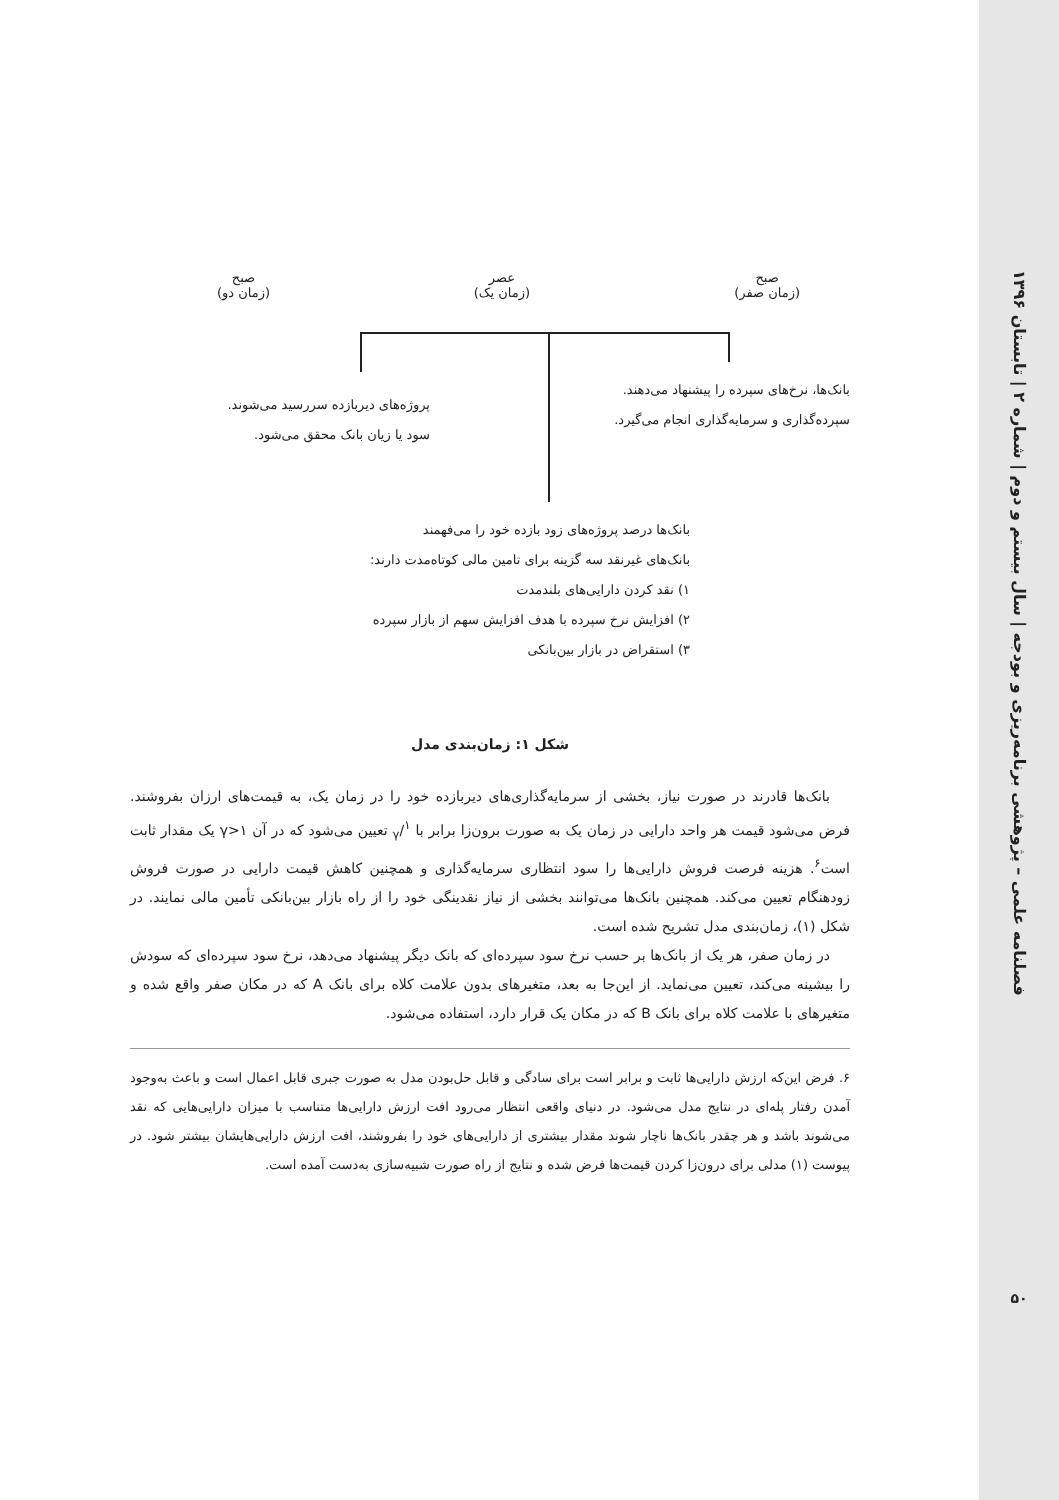فصلنامه علمی – پژوهشی برنامه‌ریزی و بودجه | سال بیستم و دوم | شماره ۲ | تابستان ۱۳۹۶
۵۰
صبح
(زمان صفر)
عصر
(زمان یک)
صبح
(زمان دو)
بانک‌ها، نرخ‌های سپرده را پیشنهاد می‌دهند.
سپرده‌گذاری و سرمایه‌گذاری انجام می‌گیرد.
پروژه‌های دیربازده سررسید می‌شوند.
سود یا زیان بانک محقق می‌شود.
بانک‌ها درصد پروژه‌های زود بازده خود را می‌فهمند
بانک‌های غیرنقد سه گزینه برای تامین مالی کوتاه‌مدت دارند:
۱) نقد کردن دارایی‌های بلندمدت
۲) افزایش نرخ سپرده با هدف افزایش سهم از بازار سپرده
۳) استقراض در بازار بین‌بانکی
شکل ۱: زمان‌بندی مدل
بانک‌ها قادرند در صورت نیاز، بخشی از سرمایه‌گذاری‌های دیربازده خود را در زمان یک، به قیمت‌های ارزان بفروشند. فرض می‌شود قیمت هر واحد دارایی در زمان یک به صورت برون‌زا برابر با ۱/γ تعیین می‌شود که در آن ۱<γ یک مقدار ثابت است<sup>۶</sup>. هزینه فرصت فروش دارایی‌ها را سود انتظاری سرمایه‌گذاری و همچنین کاهش قیمت دارایی در صورت فروش زودهنگام تعیین می‌کند. همچنین بانک‌ها می‌توانند بخشی از نیاز نقدینگی خود را از راه بازار بین‌بانکی تأمین مالی نمایند. در شکل (۱)، زمان‌بندی مدل تشریح شده است.
در زمان صفر، هر یک از بانک‌ها بر حسب نرخ سود سپرده‌ای که بانک دیگر پیشنهاد می‌دهد، نرخ سود سپرده‌ای که سودش را بیشینه می‌کند، تعیین می‌نماید. از این‌جا به بعد، متغیرهای بدون علامت کلاه برای بانک A که در مکان صفر واقع شده و متغیرهای با علامت کلاه برای بانک B که در مکان یک قرار دارد، استفاده می‌شود.
۶. فرض این‌که ارزش دارایی‌ها ثابت و برابر است برای سادگی و قابل حل‌بودن مدل به صورت جبری قابل اعمال است و باعث به‌وجود آمدن رفتار پله‌ای در نتایج مدل می‌شود. در دنیای واقعی انتظار می‌رود افت ارزش دارایی‌ها متناسب با میزان دارایی‌هایی که نقد می‌شوند باشد و هر چقدر بانک‌ها ناچار شوند مقدار بیشتری از دارایی‌های خود را بفروشند، افت ارزش دارایی‌هایشان بیشتر شود. در پیوست (۱) مدلی برای درون‌زا کردن قیمت‌ها فرض شده و نتایج از راه صورت شبیه‌سازی به‌دست آمده است.